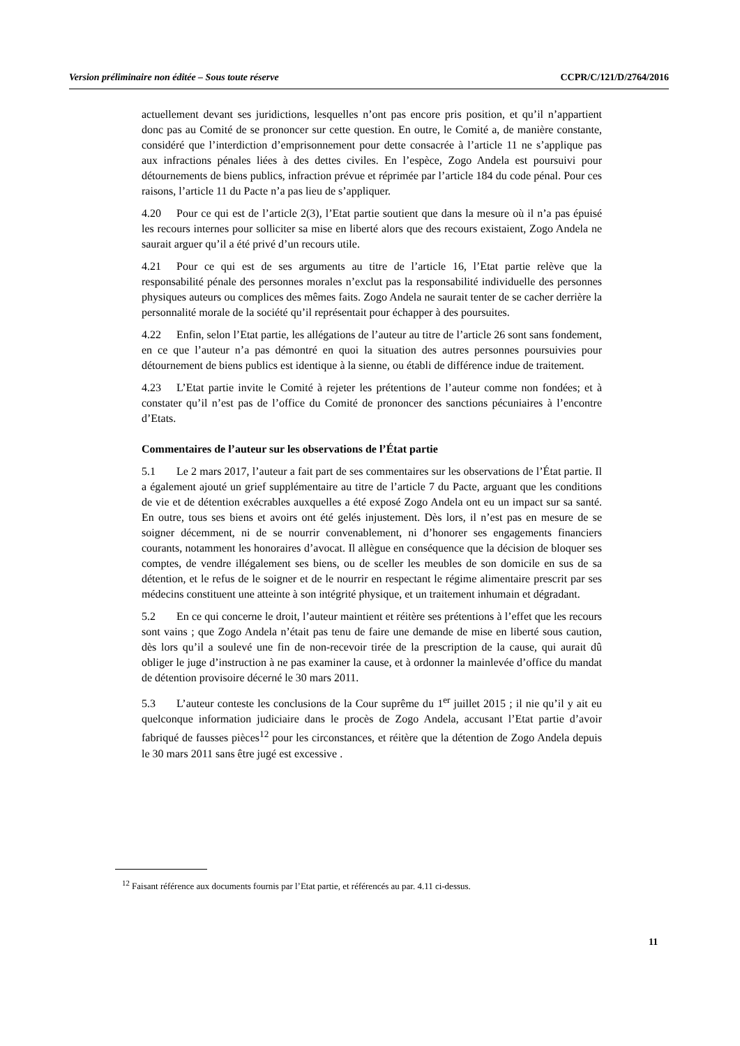Version préliminaire non éditée – Sous toute réserve CCPR/C/121/D/2764/2016
actuellement devant ses juridictions, lesquelles n’ont pas encore pris position, et qu’il n’appartient donc pas au Comité de se prononcer sur cette question. En outre, le Comité a, de manière constante, considéré que l’interdiction d’emprisonnement pour dette consacrée à l’article 11 ne s’applique pas aux infractions pénales liées à des dettes civiles. En l’espèce, Zogo Andela est poursuivi pour détournements de biens publics, infraction prévue et réprimée par l’article 184 du code pénal. Pour ces raisons, l’article 11 du Pacte n’a pas lieu de s’appliquer.
4.20 Pour ce qui est de l’article 2(3), l’Etat partie soutient que dans la mesure où il n’a pas épuisé les recours internes pour solliciter sa mise en liberté alors que des recours existaient, Zogo Andela ne saurait arguer qu’il a été privé d’un recours utile.
4.21 Pour ce qui est de ses arguments au titre de l’article 16, l’Etat partie relève que la responsabilité pénale des personnes morales n’exclut pas la responsabilité individuelle des personnes physiques auteurs ou complices des mêmes faits. Zogo Andela ne saurait tenter de se cacher derrière la personnalité morale de la société qu’il représentait pour échapper à des poursuites.
4.22 Enfin, selon l’Etat partie, les allégations de l’auteur au titre de l’article 26 sont sans fondement, en ce que l’auteur n’a pas démontré en quoi la situation des autres personnes poursuivies pour détournement de biens publics est identique à la sienne, ou établi de différence indue de traitement.
4.23 L’Etat partie invite le Comité à rejeter les prétentions de l’auteur comme non fondées; et à constater qu’il n’est pas de l’office du Comité de prononcer des sanctions pécuniaires à l’encontre d’Etats.
Commentaires de l’auteur sur les observations de l’État partie
5.1 Le 2 mars 2017, l’auteur a fait part de ses commentaires sur les observations de l’État partie. Il a également ajouté un grief supplémentaire au titre de l’article 7 du Pacte, arguant que les conditions de vie et de détention exécrables auxquelles a été exposé Zogo Andela ont eu un impact sur sa santé. En outre, tous ses biens et avoirs ont été gelés injustement. Dès lors, il n’est pas en mesure de se soigner décemment, ni de se nourrir convenablement, ni d’honorer ses engagements financiers courants, notamment les honoraires d’avocat. Il allègue en conséquence que la décision de bloquer ses comptes, de vendre illégalement ses biens, ou de sceller les meubles de son domicile en sus de sa détention, et le refus de le soigner et de le nourrir en respectant le régime alimentaire prescrit par ses médecins constituent une atteinte à son intégrité physique, et un traitement inhumain et dégradant.
5.2 En ce qui concerne le droit, l’auteur maintient et réitère ses prétentions à l’effet que les recours sont vains ; que Zogo Andela n’était pas tenu de faire une demande de mise en liberté sous caution, dès lors qu’il a soulevé une fin de non-recevoir tirée de la prescription de la cause, qui aurait dû obliger le juge d’instruction à ne pas examiner la cause, et à ordonner la mainlevée d’office du mandat de détention provisoire décerné le 30 mars 2011.
5.3 L’auteur conteste les conclusions de la Cour suprême du 1<sup>er</sup> juillet 2015 ; il nie qu’il y ait eu quelconque information judiciaire dans le procès de Zogo Andela, accusant l’Etat partie d’avoir fabriqué de fausses pièces<sup>12</sup> pour les circonstances, et réitère que la détention de Zogo Andela depuis le 30 mars 2011 sans être jugé est excessive .
<sup>12</sup> Faisant référence aux documents fournis par l’Etat partie, et référencés au par. 4.11 ci-dessus.
11